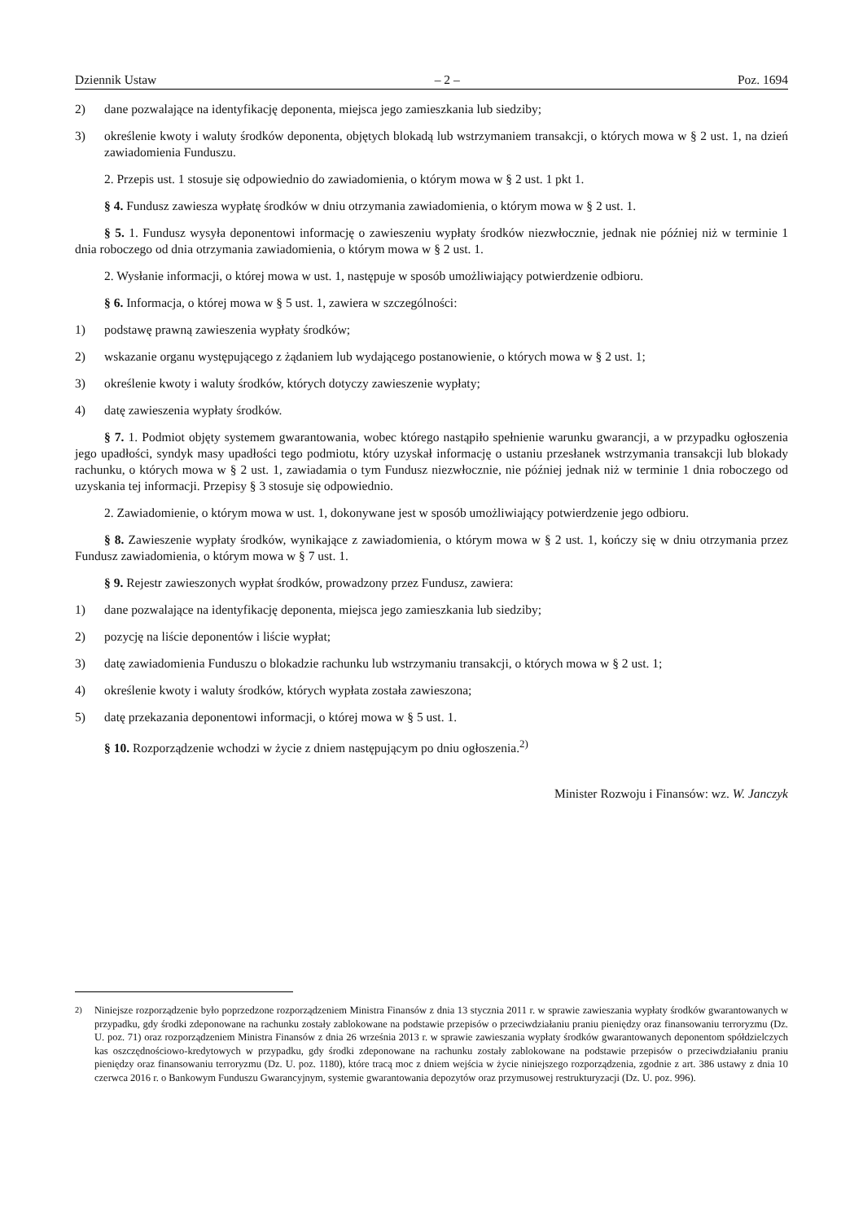Dziennik Ustaw – 2 – Poz. 1694
2) dane pozwalające na identyfikację deponenta, miejsca jego zamieszkania lub siedziby;
3) określenie kwoty i waluty środków deponenta, objętych blokadą lub wstrzymaniem transakcji, o których mowa w § 2 ust. 1, na dzień zawiadomienia Funduszu.
2. Przepis ust. 1 stosuje się odpowiednio do zawiadomienia, o którym mowa w § 2 ust. 1 pkt 1.
§ 4. Fundusz zawiesza wypłatę środków w dniu otrzymania zawiadomienia, o którym mowa w § 2 ust. 1.
§ 5. 1. Fundusz wysyła deponentowi informację o zawieszeniu wypłaty środków niezwłocznie, jednak nie później niż w terminie 1 dnia roboczego od dnia otrzymania zawiadomienia, o którym mowa w § 2 ust. 1.
2. Wysłanie informacji, o której mowa w ust. 1, następuje w sposób umożliwiający potwierdzenie odbioru.
§ 6. Informacja, o której mowa w § 5 ust. 1, zawiera w szczególności:
1) podstawę prawną zawieszenia wypłaty środków;
2) wskazanie organu występującego z żądaniem lub wydającego postanowienie, o których mowa w § 2 ust. 1;
3) określenie kwoty i waluty środków, których dotyczy zawieszenie wypłaty;
4) datę zawieszenia wypłaty środków.
§ 7. 1. Podmiot objęty systemem gwarantowania, wobec którego nastąpiło spełnienie warunku gwarancji, a w przypadku ogłoszenia jego upadłości, syndyk masy upadłości tego podmiotu, który uzyskał informację o ustaniu przesłanek wstrzymania transakcji lub blokady rachunku, o których mowa w § 2 ust. 1, zawiadamia o tym Fundusz niezwłocznie, nie później jednak niż w terminie 1 dnia roboczego od uzyskania tej informacji. Przepisy § 3 stosuje się odpowiednio.
2. Zawiadomienie, o którym mowa w ust. 1, dokonywane jest w sposób umożliwiający potwierdzenie jego odbioru.
§ 8. Zawieszenie wypłaty środków, wynikające z zawiadomienia, o którym mowa w § 2 ust. 1, kończy się w dniu otrzymania przez Fundusz zawiadomienia, o którym mowa w § 7 ust. 1.
§ 9. Rejestr zawieszonych wypłat środków, prowadzony przez Fundusz, zawiera:
1) dane pozwalające na identyfikację deponenta, miejsca jego zamieszkania lub siedziby;
2) pozycję na liście deponentów i liście wypłat;
3) datę zawiadomienia Funduszu o blokadzie rachunku lub wstrzymaniu transakcji, o których mowa w § 2 ust. 1;
4) określenie kwoty i waluty środków, których wypłata została zawieszona;
5) datę przekazania deponentowi informacji, o której mowa w § 5 ust. 1.
§ 10. Rozporządzenie wchodzi w życie z dniem następującym po dniu ogłoszenia.<sup>2)</sup>
Minister Rozwoju i Finansów: wz. W. Janczyk
<sup>2)</sup> Niniejsze rozporządzenie było poprzedzone rozporządzeniem Ministra Finansów z dnia 13 stycznia 2011 r. w sprawie zawieszania wypłaty środków gwarantowanych w przypadku, gdy środki zdeponowane na rachunku zostały zablokowane na podstawie przepisów o przeciwdziałaniu praniu pieniędzy oraz finansowaniu terroryzmu (Dz. U. poz. 71) oraz rozporządzeniem Ministra Finansów z dnia 26 września 2013 r. w sprawie zawieszania wypłaty środków gwarantowanych deponentom spółdzielczych kas oszczędnościowo-kredytowych w przypadku, gdy środki zdeponowane na rachunku zostały zablokowane na podstawie przepisów o przeciwdziałaniu praniu pieniędzy oraz finansowaniu terroryzmu (Dz. U. poz. 1180), które tracą moc z dniem wejścia w życie niniejszego rozporządzenia, zgodnie z art. 386 ustawy z dnia 10 czerwca 2016 r. o Bankowym Funduszu Gwarancyjnym, systemie gwarantowania depozytów oraz przymusowej restrukturyzacji (Dz. U. poz. 996).